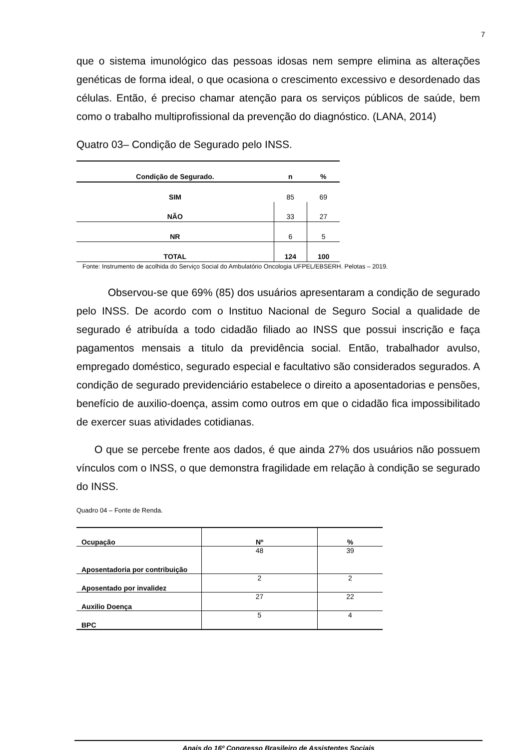7
que o sistema imunológico das pessoas idosas nem sempre elimina as alterações genéticas de forma ideal, o que ocasiona o crescimento excessivo e desordenado das células. Então, é preciso chamar atenção para os serviços públicos de saúde, bem como o trabalho multiprofissional da prevenção do diagnóstico. (LANA, 2014)
Quatro 03– Condição de Segurado pelo INSS.
| Condição de Segurado. | n | % |
| --- | --- | --- |
| SIM | 85 | 69 |
| NÃO | 33 | 27 |
| NR | 6 | 5 |
| TOTAL | 124 | 100 |
Fonte: Instrumento de acolhida do Serviço Social do Ambulatório Oncologia UFPEL/EBSERH. Pelotas – 2019.
Observou-se que 69% (85) dos usuários apresentaram a condição de segurado pelo INSS. De acordo com o Instituo Nacional de Seguro Social a qualidade de segurado é atribuída a todo cidadão filiado ao INSS que possui inscrição e faça pagamentos mensais a titulo da previdência social. Então, trabalhador avulso, empregado doméstico, segurado especial e facultativo são considerados segurados. A condição de segurado previdenciário estabelece o direito a aposentadorias e pensões, benefício de auxilio-doença, assim como outros em que o cidadão fica impossibilitado de exercer suas atividades cotidianas.
O que se percebe frente aos dados, é que ainda 27% dos usuários não possuem vínculos com o INSS, o que demonstra fragilidade em relação à condição se segurado do INSS.
Quadro 04 – Fonte de Renda.
| Ocupação | Nº | % |
| --- | --- | --- |
| Aposentadoria por contribuição | 48 | 39 |
| Aposentado por invalidez | 2 | 2 |
| Auxilio Doença | 27 | 22 |
| BPC | 5 | 4 |
Anais do 16º Congresso Brasileiro de Assistentes Sociais